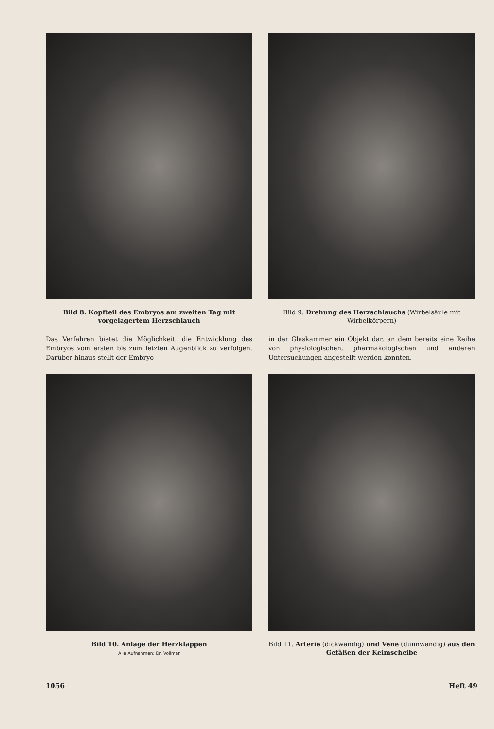Bild 8. Kopfteil des Embryos am zweiten Tag mit vorgelagertem Herzschlauch
Das Verfahren bietet die Möglichkeit, die Entwicklung des Embryos vom ersten bis zum letzten Augenblick zu verfolgen. Darüber hinaus stellt der Embryo
Bild 9. Drehung des Herzschlauchs (Wirbelsäule mit Wirbelkörpern)
in der Glaskammer ein Objekt dar, an dem bereits eine Reihe von physiologischen, pharmakologischen und anderen Untersuchungen angestellt werden konnten.
Bild 10. Anlage der Herzklappen
Alle Aufnahmen: Dr. Vollmar
Bild 11. Arterie (dickwandig) und Vene (dünnwandig) aus den Gefäßen der Keimscheibe
1056 Heft 49